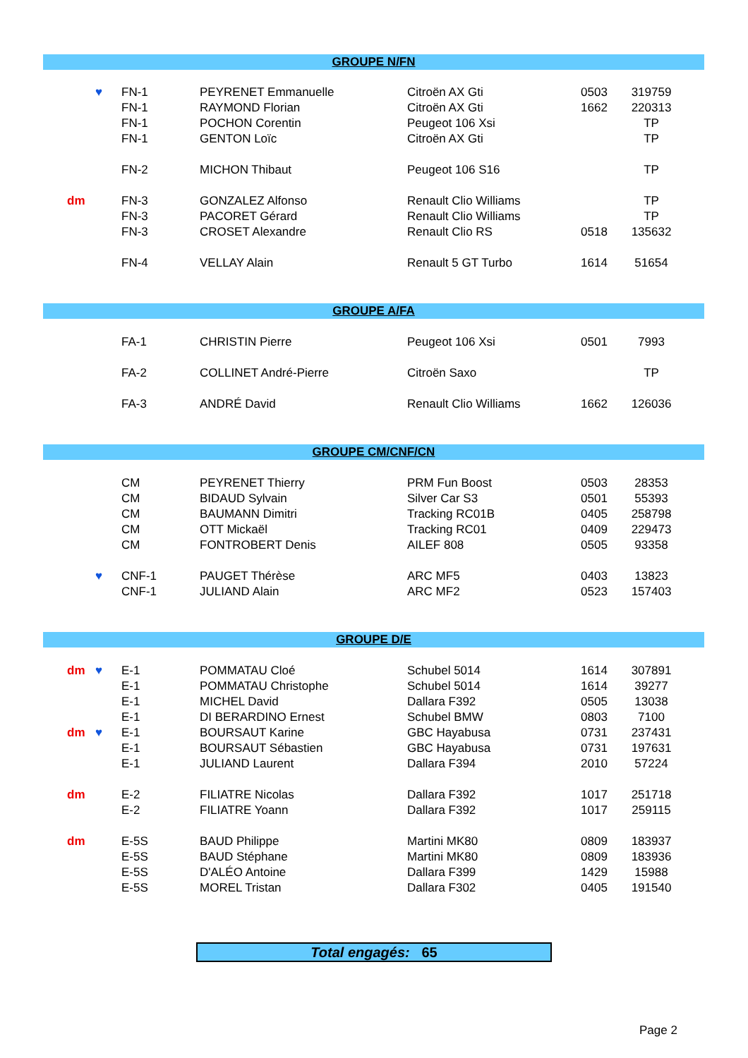GROUPE N/FN
| | ♥ | FN-1 | PEYRENET Emmanuelle | Citroën AX Gti | 0503 | 319759 |
| | | FN-1 | RAYMOND Florian | Citroën AX Gti | 1662 | 220313 |
| | | FN-1 | POCHON Corentin | Peugeot 106 Xsi | | TP |
| | | FN-1 | GENTON Loïc | Citroën AX Gti | | TP |
| | | FN-2 | MICHON Thibaut | Peugeot 106 S16 | | TP |
| dm | | FN-3 | GONZALEZ Alfonso | Renault Clio Williams | | TP |
| | | FN-3 | PACORET Gérard | Renault Clio Williams | | TP |
| | | FN-3 | CROSET Alexandre | Renault Clio RS | 0518 | 135632 |
| | | FN-4 | VELLAY Alain | Renault 5 GT Turbo | 1614 | 51654 |
GROUPE A/FA
| | | FA-1 | CHRISTIN Pierre | Peugeot 106 Xsi | 0501 | 7993 |
| | | FA-2 | COLLINET André-Pierre | Citroën Saxo | | TP |
| | | FA-3 | ANDRÉ David | Renault Clio Williams | 1662 | 126036 |
GROUPE CM/CNF/CN
| | | CM | PEYRENET Thierry | PRM Fun Boost | 0503 | 28353 |
| | | CM | BIDAUD Sylvain | Silver Car S3 | 0501 | 55393 |
| | | CM | BAUMANN Dimitri | Tracking RC01B | 0405 | 258798 |
| | | CM | OTT Mickaël | Tracking RC01 | 0409 | 229473 |
| | | CM | FONTROBERT Denis | AILEF 808 | 0505 | 93358 |
| | ♥ | CNF-1 | PAUGET Thérèse | ARC MF5 | 0403 | 13823 |
| | | CNF-1 | JULIAND Alain | ARC MF2 | 0523 | 157403 |
GROUPE D/E
| dm | ♥ | E-1 | POMMATAU Cloé | Schubel 5014 | 1614 | 307891 |
| | | E-1 | POMMATAU Christophe | Schubel 5014 | 1614 | 39277 |
| | | E-1 | MICHEL David | Dallara F392 | 0505 | 13038 |
| | | E-1 | DI BERARDINO Ernest | Schubel BMW | 0803 | 7100 |
| dm | ♥ | E-1 | BOURSAUT Karine | GBC Hayabusa | 0731 | 237431 |
| | | E-1 | BOURSAUT Sébastien | GBC Hayabusa | 0731 | 197631 |
| | | E-1 | JULIAND Laurent | Dallara F394 | 2010 | 57224 |
| dm | | E-2 | FILIATRE Nicolas | Dallara F392 | 1017 | 251718 |
| | | E-2 | FILIATRE Yoann | Dallara F392 | 1017 | 259115 |
| dm | | E-5S | BAUD Philippe | Martini MK80 | 0809 | 183937 |
| | | E-5S | BAUD Stéphane | Martini MK80 | 0809 | 183936 |
| | | E-5S | D'ALÉO Antoine | Dallara F399 | 1429 | 15988 |
| | | E-5S | MOREL Tristan | Dallara F302 | 0405 | 191540 |
Total engagés: 65
Page 2